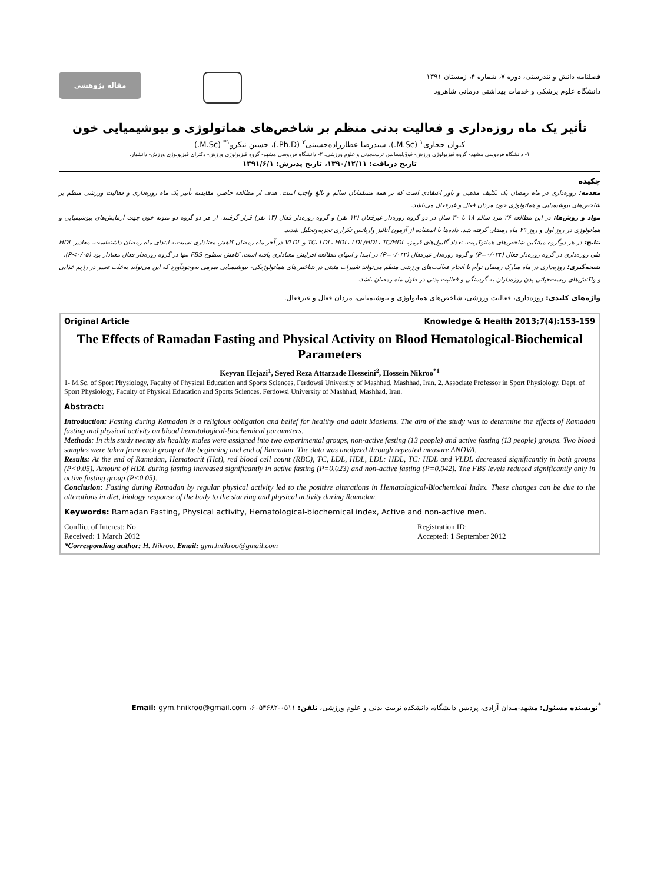فصلنامه دانش و تندرستی، دوره ۷، شماره ۴، زمستان ۱۳۹۱
دانشگاه علوم پزشکی و خدمات بهداشتی درمانی شاهرود
مقاله پژوهشی
تأثیر یک ماه روزه‌داری و فعالیت بدنی منظم بر شاخص‌های هماتولوژی و بیوشیمیایی خون
کیوان حجازی<sup>۱</sup> (M.Sc.)، سیدرضا عطارزاده‌حسینی<sup>۲</sup> (Ph.D.)، حسین نیکرو<sup>۱*</sup> (M.Sc.)
۱- دانشگاه فردوسی مشهد- گروه فیزیولوژی ورزش- فوق‌لیسانس تربیت‌بدنی و علوم ورزشی. ۲- دانشگاه فردوسی مشهد- گروه فیزیولوژی ورزش- دکترای فیزیولوژی ورزش- دانشیار.
تاریخ دریافت: ۱۳۹۰/۱۲/۱۱، تاریخ پذیرش: ۱۳۹۱/۶/۱
چکیده
مقدمه: روزه‌داری در ماه رمضان یک تکلیف مذهبی و باور اعتقادی است که بر همه مسلمانان سالم و بالغ واجب است. هدف از مطالعه حاضر، مقایسه تأثیر یک ماه روزه‌داری و فعالیت ورزشی منظم بر شاخص‌های بیوشیمیایی و هماتولوژی خون مردان فعال و غیرفعال می‌باشد.
مواد و روش‌ها: در این مطالعه ۲۶ مرد سالم ۱۸ تا ۳۰ سال در دو گروه روزه‌دار غیرفعال (۱۳ نفر) و گروه روزه‌دار فعال (۱۳ نفر) قرار گرفتند. از هر دو گروه دو نمونه خون جهت آزمایش‌های بیوشیمیایی و هماتولوژی در روز اول و روز ۲۹ ماه رمضان گرفته شد. داده‌ها با استفاده از آزمون آنالیز واریانس تکراری تجزیه‌وتحلیل شدند.
نتایج: در هر دوگروه میانگین شاخص‌های هماتوکریت، تعداد گلبول‌های قرمز، TC، LDL، HDL، LDL/HDL، TC/HDL و VLDL در آخر ماه رمضان کاهش معناداری نسبت‌به ابتدای ماه رمضان داشته‌است. مقادیر HDL طی روزه‌داری در گروه روزه‌دار فعال (P=۰/۰۲۳) و گروه روزه‌دار غیرفعال (P=۰/۰۴۲) در ابتدا و انتهای مطالعه افزایش معناداری یافته است. کاهش سطوح FBS تنها در گروه روزه‌دار فعال معنادار بود (P<۰/۰۵).
نتیجه‌گیری: روزه‌داری در ماه مبارک رمضان توأم با انجام فعالیت‌های ورزشی منظم می‌تواند تغییرات مثبتی در شاخص‌های هماتولوژیکی- بیوشیمیایی سرمی به‌وجودآورد که این می‌تواند به‌علت تغییر در رژیم غذایی و واکنش‌های زیست‌حیاتی بدن روزه‌داران به گرسنگی و فعالیت بدنی در طول ماه رمضان باشد.
واژه‌های کلیدی: روزه‌داری، فعالیت ورزشی، شاخص‌های هماتولوژی و بیوشیمیایی، مردان فعال و غیرفعال.
Original Article Knowledge & Health 2013;7(4):153-159
The Effects of Ramadan Fasting and Physical Activity on Blood Hematological-Biochemical Parameters
Keyvan Hejazi<sup>1</sup>, Seyed Reza Attarzade Hosseini<sup>2</sup>, Hossein Nikroo<sup>*1</sup>
1- M.Sc. of Sport Physiology, Faculty of Physical Education and Sports Sciences, Ferdowsi University of Mashhad, Mashhad, Iran. 2. Associate Professor in Sport Physiology, Dept. of Sport Physiology, Faculty of Physical Education and Sports Sciences, Ferdowsi University of Mashhad, Mashhad, Iran.
Abstract:
Introduction: Fasting during Ramadan is a religious obligation and belief for healthy and adult Moslems. The aim of the study was to determine the effects of Ramadan fasting and physical activity on blood hematological-biochemical parameters.
Methods: In this study twenty six healthy males were assigned into two experimental groups, non-active fasting (13 people) and active fasting (13 people) groups. Two blood samples were taken from each group at the beginning and end of Ramadan. The data was analyzed through repeated measure ANOVA.
Results: At the end of Ramadan, Hematocrit (Hct), red blood cell count (RBC), TC, LDL, HDL, LDL: HDL, TC: HDL and VLDL decreased significantly in both groups (P<0.05). Amount of HDL during fasting increased significantly in active fasting (P=0.023) and non-active fasting (P=0.042). The FBS levels reduced significantly only in active fasting group (P<0.05).
Conclusion: Fasting during Ramadan by regular physical activity led to the positive alterations in Hematological-Biochemical Index. These changes can be due to the alterations in diet, biology response of the body to the starving and physical activity during Ramadan.
Keywords: Ramadan Fasting, Physical activity, Hematological-biochemical index, Active and non-active men.
Conflict of Interest: No
Received: 1 March 2012
*Corresponding author: H. Nikroo, Email: gym.hnikroo@gmail.com
Registration ID:
Accepted: 1 September 2012
<sup>*</sup> نویسنده مسئول: مشهد-میدان آزادی، پردیس دانشگاه، دانشکده تربیت بدنی و علوم ورزشی، تلفن: ۰۵۱۱-۶۰۵۴۶۸۲، Email: gym.hnikroo@gmail.com